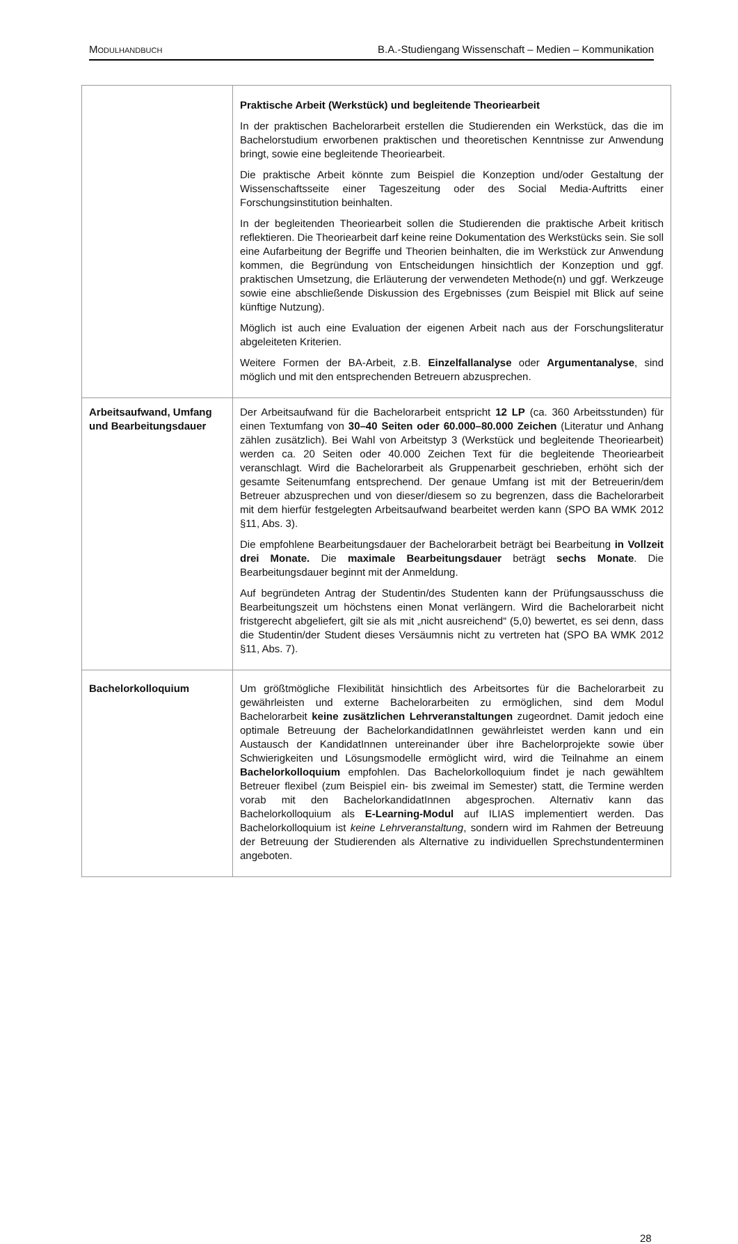MODULHANDBUCH B.A.-Studiengang Wissenschaft – Medien – Kommunikation
| | Praktische Arbeit (Werkstück) und begleitende Theoriearbeit In der praktischen Bachelorarbeit erstellen die Studierenden ein Werkstück, das die im Bachelorstudium erworbenen praktischen und theoretischen Kenntnisse zur Anwendung bringt, sowie eine begleitende Theoriearbeit. Die praktische Arbeit könnte zum Beispiel die Konzeption und/oder Gestaltung der Wissenschaftsseite einer Tageszeitung oder des Social Media-Auftritts einer Forschungsinstitution beinhalten. In der begleitenden Theoriearbeit sollen die Studierenden die praktische Arbeit kritisch reflektieren. Die Theoriearbeit darf keine reine Dokumentation des Werkstücks sein. Sie soll eine Aufarbeitung der Begriffe und Theorien beinhalten, die im Werkstück zur Anwendung kommen, die Begründung von Entscheidungen hinsichtlich der Konzeption und ggf. praktischen Umsetzung, die Erläuterung der verwendeten Methode(n) und ggf. Werkzeuge sowie eine abschließende Diskussion des Ergebnisses (zum Beispiel mit Blick auf seine künftige Nutzung). Möglich ist auch eine Evaluation der eigenen Arbeit nach aus der Forschungsliteratur abgeleiteten Kriterien. Weitere Formen der BA-Arbeit, z.B. Einzelfallanalyse oder Argumentanalyse , sind möglich und mit den entsprechenden Betreuern abzusprechen. |
| Arbeitsaufwand, Umfang und Bearbeitungsdauer | Der Arbeitsaufwand für die Bachelorarbeit entspricht 12 LP (ca. 360 Arbeitsstunden) für einen Textumfang von 30–40 Seiten oder 60.000–80.000 Zeichen (Literatur und Anhang zählen zusätzlich). Bei Wahl von Arbeitstyp 3 (Werkstück und begleitende Theoriearbeit) werden ca. 20 Seiten oder 40.000 Zeichen Text für die begleitende Theoriearbeit veranschlagt. Wird die Bachelorarbeit als Gruppenarbeit geschrieben, erhöht sich der gesamte Seitenumfang entsprechend. Der genaue Umfang ist mit der Betreuerin/dem Betreuer abzusprechen und von dieser/diesem so zu begrenzen, dass die Bachelorarbeit mit dem hierfür festgelegten Arbeitsaufwand bearbeitet werden kann (SPO BA WMK 2012 §11, Abs. 3). Die empfohlene Bearbeitungsdauer der Bachelorarbeit beträgt bei Bearbeitung in Vollzeit drei Monate. Die maximale Bearbeitungsdauer beträgt sechs Monate . Die Bearbeitungsdauer beginnt mit der Anmeldung. Auf begründeten Antrag der Studentin/des Studenten kann der Prüfungsausschuss die Bearbeitungszeit um höchstens einen Monat verlängern. Wird die Bachelorarbeit nicht fristgerecht abgeliefert, gilt sie als mit „nicht ausreichend“ (5,0) bewertet, es sei denn, dass die Studentin/der Student dieses Versäumnis nicht zu vertreten hat (SPO BA WMK 2012 §11, Abs. 7). |
| Bachelorkolloquium | Um größtmögliche Flexibilität hinsichtlich des Arbeitsortes für die Bachelorarbeit zu gewährleisten und externe Bachelorarbeiten zu ermöglichen, sind dem Modul Bachelorarbeit keine zusätzlichen Lehrveranstaltungen zugeordnet. Damit jedoch eine optimale Betreuung der BachelorkandidatInnen gewährleistet werden kann und ein Austausch der KandidatInnen untereinander über ihre Bachelorprojekte sowie über Schwierigkeiten und Lösungsmodelle ermöglicht wird, wird die Teilnahme an einem Bachelorkolloquium empfohlen. Das Bachelorkolloquium findet je nach gewähltem Betreuer flexibel (zum Beispiel ein- bis zweimal im Semester) statt, die Termine werden vorab mit den BachelorkandidatInnen abgesprochen. Alternativ kann das Bachelorkolloquium als E-Learning-Modul auf ILIAS implementiert werden. Das Bachelorkolloquium ist keine Lehrveranstaltung , sondern wird im Rahmen der Betreuung der Betreuung der Studierenden als Alternative zu individuellen Sprechstundenterminen angeboten. |
28